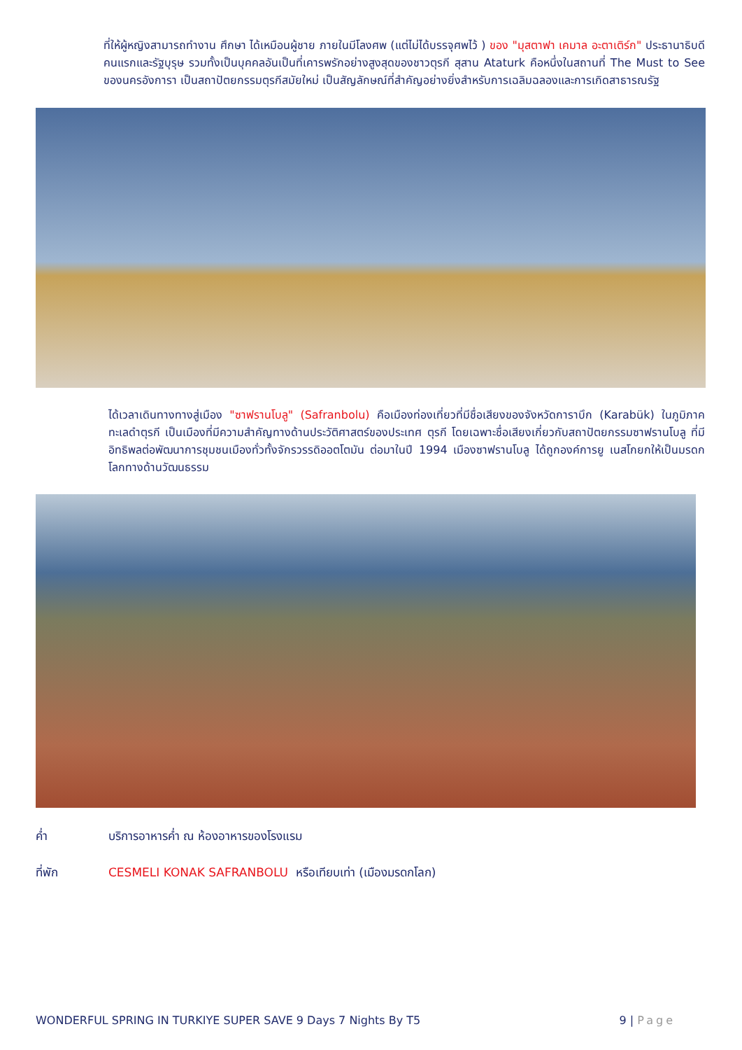ที่ให้ผู้หญิงสามารถทำงาน ศึกษา ได้เหมือนผู้ชาย ภายในมีโลงศพ (แต่ไม่ได้บรรจุศพไว้ ) ของ "มุสตาฟา เคมาล อะตาเติร์ก" ประธานาธิบดีคนแรกและรัฐบุรุษ รวมทั้งเป็นบุคคลอันเป็นที่เคารพรักอย่างสูงสุดของชาวตุรกี สุสาน Ataturk คือหนึ่งในสถานที่ The Must to See ของนครอังการา เป็นสถาปัตยกรรมตุรกีสมัยใหม่ เป็นสัญลักษณ์ที่สำคัญอย่างยิ่งสำหรับการเฉลิมฉลองและการเกิดสาธารณรัฐ
ได้เวลาเดินทางทางสู่เมือง "ซาฟรานโบลู" (Safranbolu) คือเมืองท่องเที่ยวที่มีชื่อเสียงของจังหวัดการาบึก (Karabük) ในภูมิภาคทะเลดำตุรกี เป็นเมืองที่มีความสำคัญทางด้านประวัติศาสตร์ของประเทศ ตุรกี โดยเฉพาะชื่อเสียงเกี่ยวกับสถาปัตยกรรมซาฟรานโบลู ที่มีอิทธิพลต่อพัฒนาการชุมชนเมืองทั่วทั้งจักรวรรดิออตโตมัน ต่อมาในปี 1994 เมืองซาฟรานโบลู ได้ถูกองค์การยู เนสโกยกให้เป็นมรดกโลกทางด้านวัฒนธรรม
ค่ำ บริการอาหารค่ำ ณ ห้องอาหารของโรงแรม
ที่พัก CESMELI KONAK SAFRANBOLU หรือเทียบเท่า (เมืองมรดกโลก)
WONDERFUL SPRING IN TURKIYE SUPER SAVE 9 Days 7 Nights By T5 9 | Page